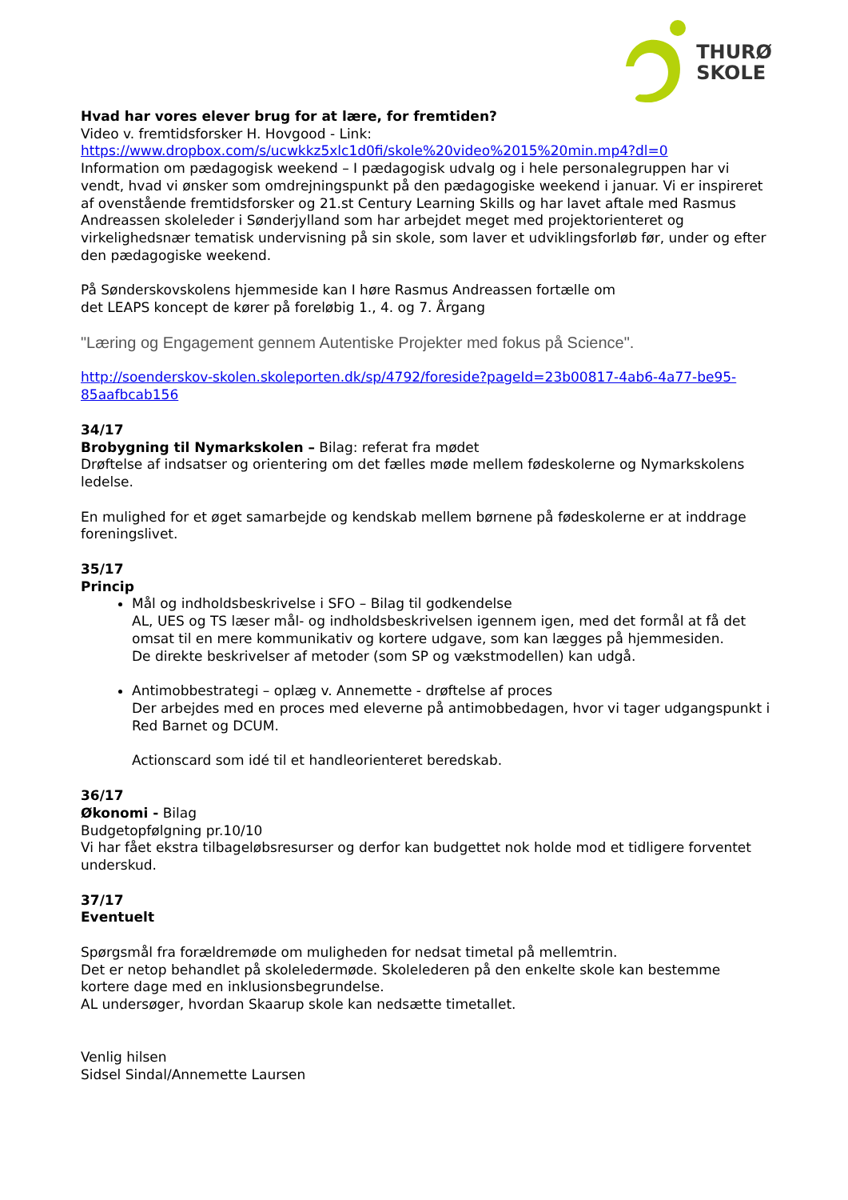THURØ
SKOLE
Hvad har vores elever brug for at lære, for fremtiden?
Video v. fremtidsforsker H. Hovgood - Link:
https://www.dropbox.com/s/ucwkkz5xlc1d0fi/skole%20video%2015%20min.mp4?dl=0
Information om pædagogisk weekend – I pædagogisk udvalg og i hele personalegruppen har vi vendt, hvad vi ønsker som omdrejningspunkt på den pædagogiske weekend i januar. Vi er inspireret af ovenstående fremtidsforsker og 21.st Century Learning Skills og har lavet aftale med Rasmus Andreassen skoleleder i Sønderjylland som har arbejdet meget med projektorienteret og virkelighedsnær tematisk undervisning på sin skole, som laver et udviklingsforløb før, under og efter den pædagogiske weekend.
På Sønderskovskolens hjemmeside kan I høre Rasmus Andreassen fortælle om
det LEAPS koncept de kører på foreløbig 1., 4. og 7. Årgang
"Læring og Engagement gennem Autentiske Projekter med fokus på Science".
http://soenderskov-skolen.skoleporten.dk/sp/4792/foreside?pageId=23b00817-4ab6-4a77-be95-85aafbcab156
34/17
Brobygning til Nymarkskolen – Bilag: referat fra mødet
Drøftelse af indsatser og orientering om det fælles møde mellem fødeskolerne og Nymarkskolens ledelse.
En mulighed for et øget samarbejde og kendskab mellem børnene på fødeskolerne er at inddrage foreningslivet.
35/17
Princip
Mål og indholdsbeskrivelse i SFO – Bilag til godkendelse
AL, UES og TS læser mål- og indholdsbeskrivelsen igennem igen, med det formål at få det omsat til en mere kommunikativ og kortere udgave, som kan lægges på hjemmesiden.
De direkte beskrivelser af metoder (som SP og vækstmodellen) kan udgå.
Antimobbestrategi – oplæg v. Annemette - drøftelse af proces
Der arbejdes med en proces med eleverne på antimobbedagen, hvor vi tager udgangspunkt i Red Barnet og DCUM.
Actionscard som idé til et handleorienteret beredskab.
36/17
Økonomi - Bilag
Budgetopfølgning pr.10/10
Vi har fået ekstra tilbageløbsresurser og derfor kan budgettet nok holde mod et tidligere forventet underskud.
37/17
Eventuelt
Spørgsmål fra forældremøde om muligheden for nedsat timetal på mellemtrin.
Det er netop behandlet på skoleledermøde. Skolelederen på den enkelte skole kan bestemme kortere dage med en inklusionsbegrundelse.
AL undersøger, hvordan Skaarup skole kan nedsætte timetallet.
Venlig hilsen
Sidsel Sindal/Annemette Laursen